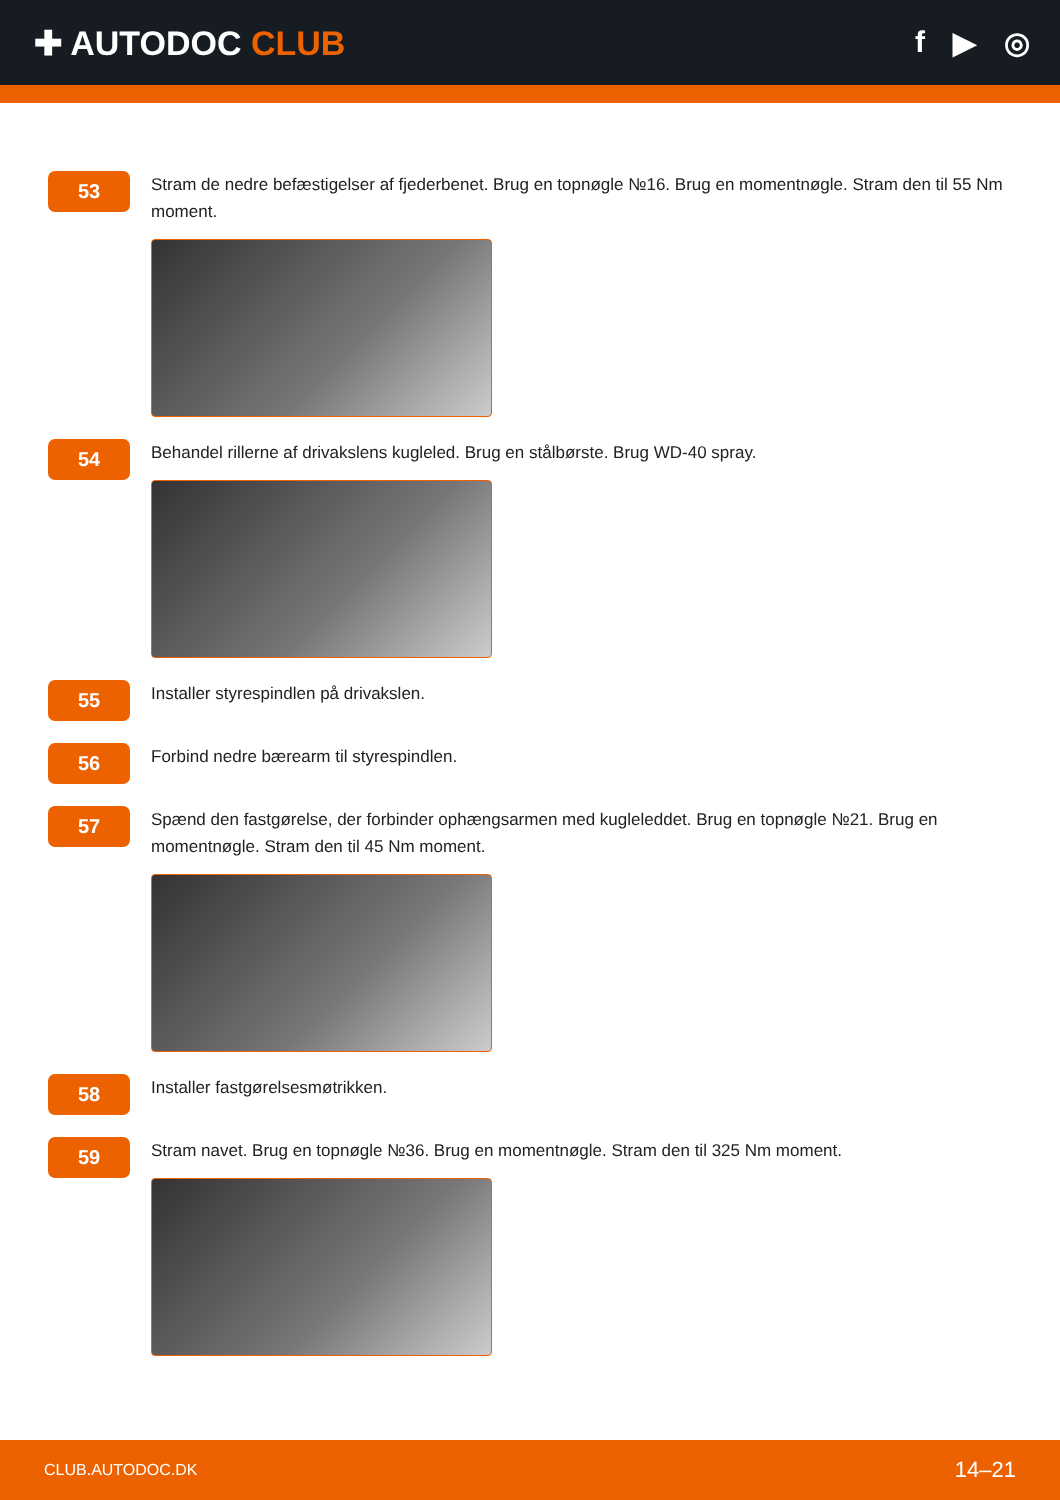✚ AUTODOC CLUB f ▶ ◎
53
Stram de nedre befæstigelser af fjederbenet. Brug en topnøgle №16. Brug en momentnøgle. Stram den til 55 Nm moment.
54
Behandel rillerne af drivakslens kugleled. Brug en stålbørste. Brug WD-40 spray.
55
Installer styrespindlen på drivakslen.
56
Forbind nedre bærearm til styrespindlen.
57
Spænd den fastgørelse, der forbinder ophængsarmen med kugleleddet. Brug en topnøgle №21. Brug en momentnøgle. Stram den til 45 Nm moment.
58
Installer fastgørelsesmøtrikken.
59
Stram navet. Brug en topnøgle №36. Brug en momentnøgle. Stram den til 325 Nm moment.
CLUB.AUTODOC.DK 14–21